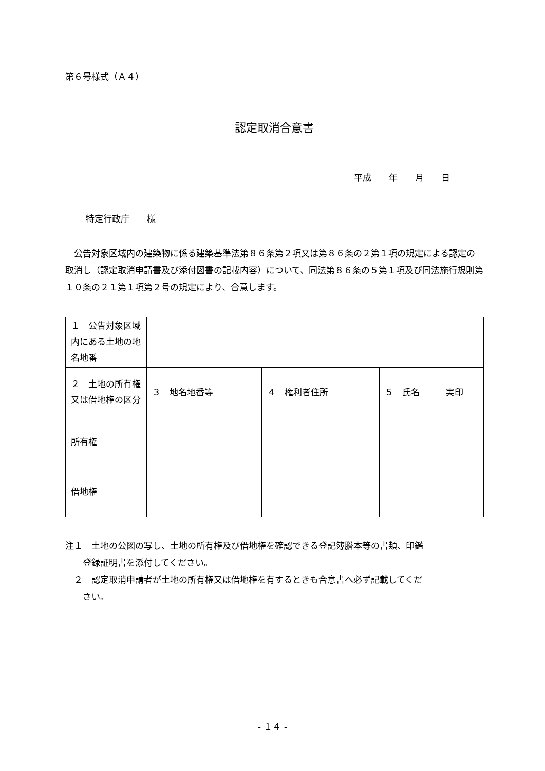第６号様式（Ａ４）
認定取消合意書
平成　　年　　月　　日
特定行政庁　　様
　公告対象区域内の建築物に係る建築基準法第８６条第２項又は第８６条の２第１項の規定による認定の取消し（認定取消申請書及び添付図書の記載内容）について、同法第８６条の５第１項及び同法施行規則第１０条の２１第１項第２号の規定により、合意します。
| １ 公告対象区域内にある土地の地名地番 | | | |
| ２ 土地の所有権又は借地権の区分 | ３ 地名地番等 | ４ 権利者住所 | ５ 氏名 実印 |
| 所有権 | | | |
| 借地権 | | | |
注１　土地の公図の写し、土地の所有権及び借地権を確認できる登記簿謄本等の書類、印鑑
　　登録証明書を添付してください。
　２　認定取消申請者が土地の所有権又は借地権を有するときも合意書へ必ず記載してくだ
　　さい。
- １４ -